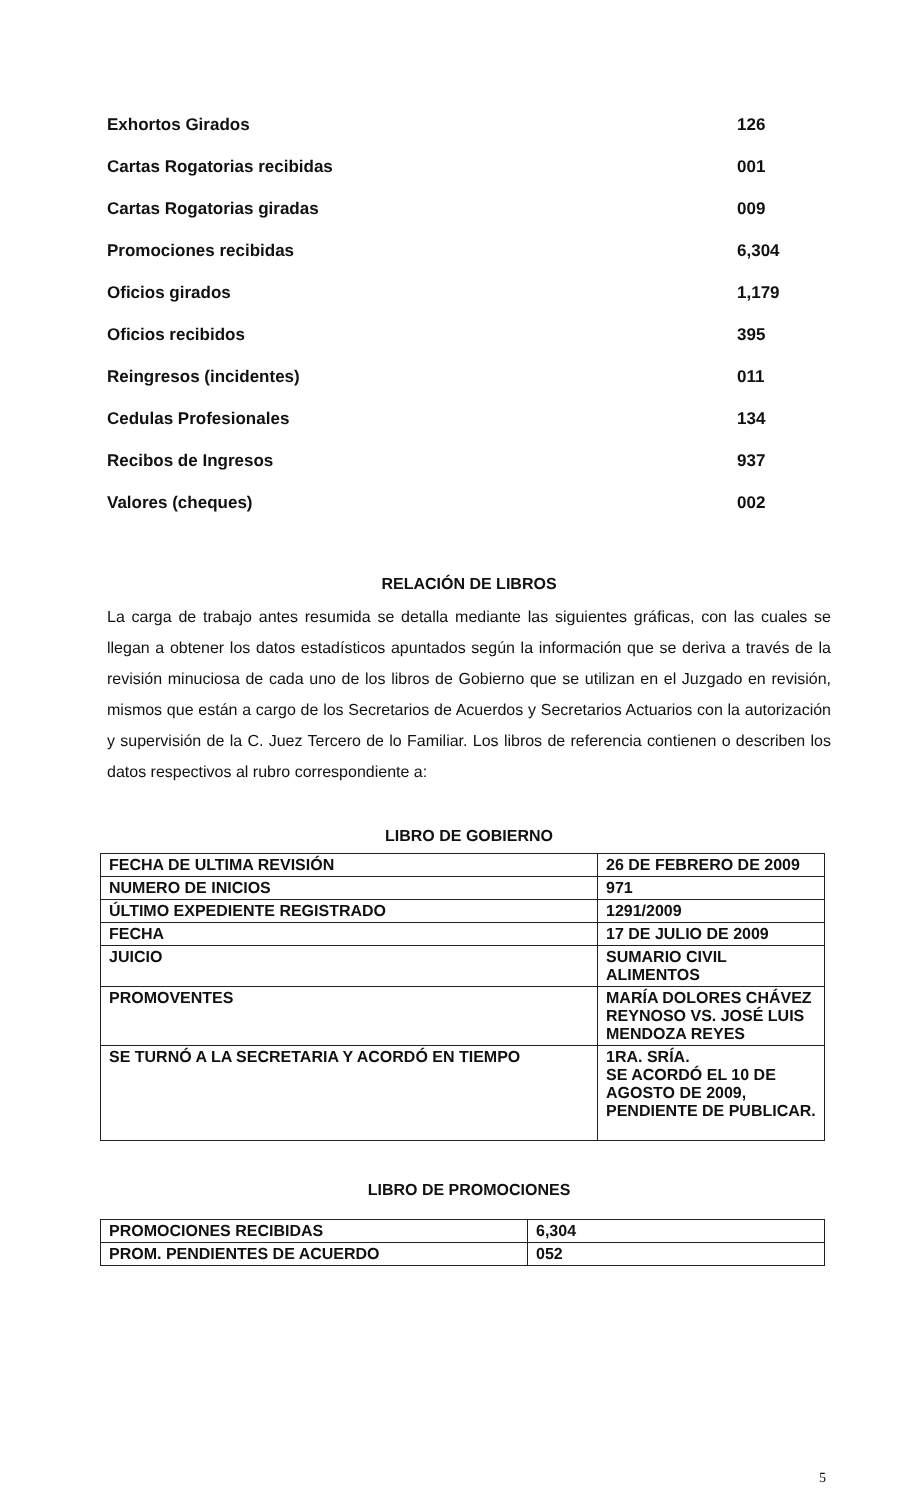Exhortos Girados 126
Cartas Rogatorias recibidas 001
Cartas Rogatorias giradas 009
Promociones recibidas 6,304
Oficios girados 1,179
Oficios recibidos 395
Reingresos (incidentes) 011
Cedulas Profesionales 134
Recibos de Ingresos 937
Valores (cheques) 002
RELACIÓN DE LIBROS
La carga de trabajo antes resumida se detalla mediante las siguientes gráficas, con las cuales se llegan a obtener los datos estadísticos apuntados según la información que se deriva a través de la revisión minuciosa de cada uno de los libros de Gobierno que se utilizan en el Juzgado en revisión, mismos que están a cargo de los Secretarios de Acuerdos y Secretarios Actuarios con la autorización y supervisión de la C. Juez Tercero de lo Familiar. Los libros de referencia contienen o describen los datos respectivos al rubro correspondiente a:
LIBRO DE GOBIERNO
| FECHA DE ULTIMA REVISIÓN | 26 DE FEBRERO DE 2009 |
| NUMERO DE INICIOS | 971 |
| ÚLTIMO EXPEDIENTE REGISTRADO | 1291/2009 |
| FECHA | 17 DE JULIO DE 2009 |
| JUICIO | SUMARIO CIVIL ALIMENTOS |
| PROMOVENTES | MARÍA DOLORES CHÁVEZ REYNOSO VS. JOSÉ LUIS MENDOZA REYES |
| SE TURNÓ A LA SECRETARIA Y ACORDÓ EN TIEMPO | 1RA. SRÍA. SE ACORDÓ EL 10 DE AGOSTO DE 2009, PENDIENTE DE PUBLICAR. |
LIBRO DE PROMOCIONES
| PROMOCIONES RECIBIDAS | 6,304 |
| PROM. PENDIENTES DE ACUERDO | 052 |
5